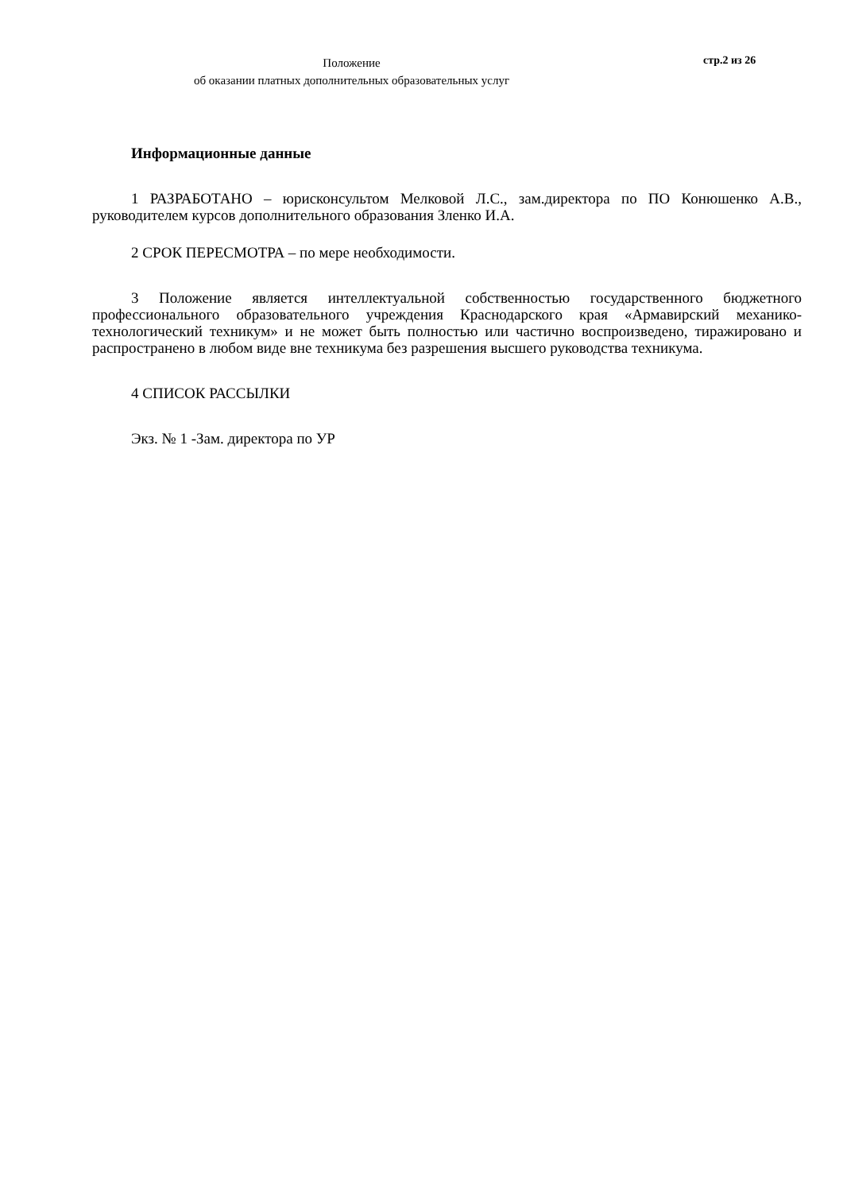Положение
об оказании платных дополнительных образовательных услуг
стр.2 из 26
Информационные данные
1 РАЗРАБОТАНО – юрисконсультом Мелковой Л.С., зам.директора по ПО Конюшенко А.В., руководителем курсов дополнительного образования Зленко И.А.
2 СРОК ПЕРЕСМОТРА – по мере необходимости.
3 Положение является интеллектуальной собственностью государственного бюджетного профессионального образовательного учреждения Краснодарского края «Армавирский механико-технологический техникум» и не может быть полностью или частично воспроизведено, тиражировано и распространено в любом виде вне техникума без разрешения высшего руководства техникума.
4 СПИСОК РАССЫЛКИ
Экз. № 1 -Зам. директора по УР